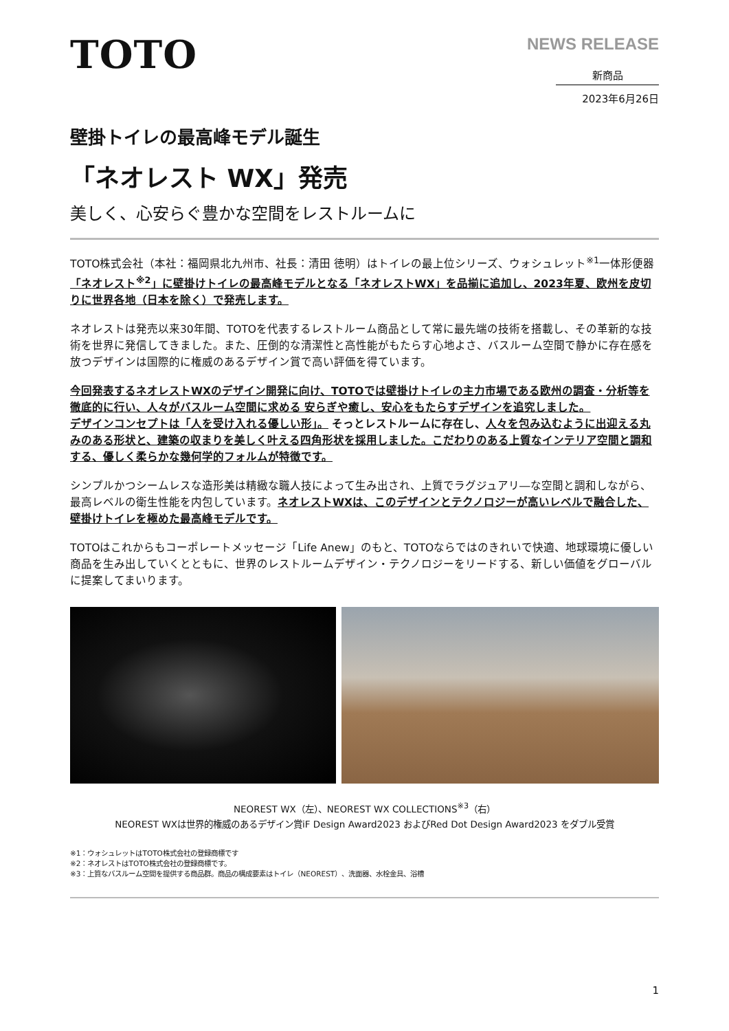TOTO
NEWS RELEASE
新商品
2023年6月26日
壁掛トイレの最高峰モデル誕生
「ネオレスト WX」発売
美しく、心安らぐ豊かな空間をレストルームに
TOTO株式会社（本社：福岡県北九州市、社長：清田 徳明）はトイレの最上位シリーズ、ウォシュレット<sup>※1</sup>一体形便器「ネオレスト<sup>※2</sup>」に壁掛けトイレの最高峰モデルとなる「ネオレストWX」を品揃に追加し、2023年夏、欧州を皮切りに世界各地（日本を除く）で発売します。
ネオレストは発売以来30年間、TOTOを代表するレストルーム商品として常に最先端の技術を搭載し、その革新的な技術を世界に発信してきました。また、圧倒的な清潔性と高性能がもたらす心地よさ、バスルーム空間で静かに存在感を放つデザインは国際的に権威のあるデザイン賞で高い評価を得ています。
今回発表するネオレストWXのデザイン開発に向け、TOTOでは壁掛けトイレの主力市場である欧州の調査・分析等を徹底的に行い、人々がバスルーム空間に求める 安らぎや癒し、安心をもたらすデザインを追究しました。
デザインコンセプトは「人を受け入れる優しい形」。 そっとレストルームに存在し、人々を包み込むように出迎える丸みのある形状と、建築の収まりを美しく叶える四角形状を採用しました。こだわりのある上質なインテリア空間と調和する、優しく柔らかな幾何学的フォルムが特徴です。
シンプルかつシームレスな造形美は精緻な職人技によって生み出され、上質でラグジュアリ―な空間と調和しながら、最高レベルの衛生性能を内包しています。ネオレストWXは、このデザインとテクノロジーが高いレベルで融合した、壁掛けトイレを極めた最高峰モデルです。
TOTOはこれからもコーポレートメッセージ「Life Anew」のもと、TOTOならではのきれいで快適、地球環境に優しい商品を生み出していくとともに、世界のレストルームデザイン・テクノロジーをリードする、新しい価値をグローバルに提案してまいります。
NEOREST WX（左）、NEOREST WX COLLECTIONS<sup>※3</sup>（右）
NEOREST WXは世界的権威のあるデザイン賞iF Design Award2023 およびRed Dot Design Award2023 をダブル受賞
※1：ウォシュレットはTOTO株式会社の登録商標です
※2：ネオレストはTOTO株式会社の登録商標です。
※3：上質なバスルーム空間を提供する商品群。商品の構成要素はトイレ（NEOREST）、洗面器、水栓金具、浴槽
1